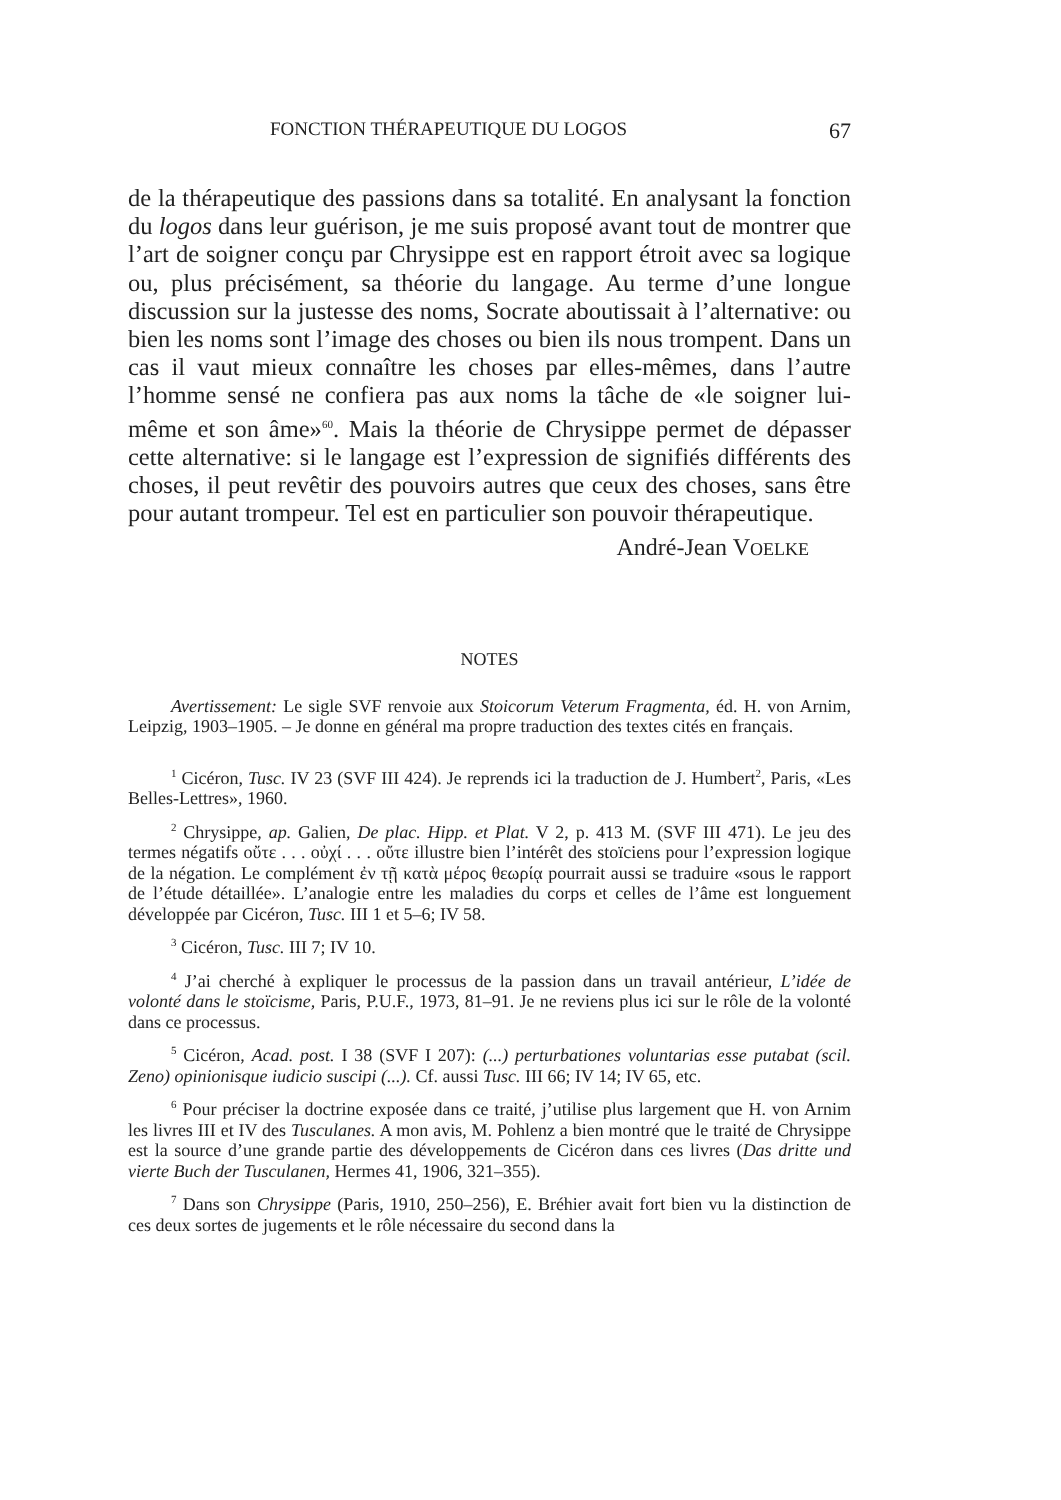FONCTION THÉRAPEUTIQUE DU LOGOS 67
de la thérapeutique des passions dans sa totalité. En analysant la fonction du logos dans leur guérison, je me suis proposé avant tout de montrer que l’art de soigner conçu par Chrysippe est en rapport étroit avec sa logique ou, plus précisément, sa théorie du langage. Au terme d’une longue discussion sur la justesse des noms, Socrate aboutissait à l’alternative: ou bien les noms sont l’image des choses ou bien ils nous trompent. Dans un cas il vaut mieux connaître les choses par elles-mêmes, dans l’autre l’homme sensé ne confiera pas aux noms la tâche de «le soigner lui-même et son âme»<sup>60</sup>. Mais la théorie de Chrysippe permet de dépasser cette alternative: si le langage est l’expression de signifiés différents des choses, il peut revêtir des pouvoirs autres que ceux des choses, sans être pour autant trompeur. Tel est en particulier son pouvoir thérapeutique.
André-Jean VOELKE
NOTES
Avertissement: Le sigle SVF renvoie aux Stoicorum Veterum Fragmenta, éd. H. von Arnim, Leipzig, 1903–1905. – Je donne en général ma propre traduction des textes cités en français.
<sup>1</sup> Cicéron, Tusc. IV 23 (SVF III 424). Je reprends ici la traduction de J. Humbert<sup>2</sup>, Paris, «Les Belles-Lettres», 1960.
<sup>2</sup> Chrysippe, ap. Galien, De plac. Hipp. et Plat. V 2, p. 413 M. (SVF III 471). Le jeu des termes négatifs οὔτε . . . οὐχί . . . οὔτε illustre bien l’intérêt des stoïciens pour l’expression logique de la négation. Le complément ἐν τῇ κατὰ μέρος θεωρίᾳ pourrait aussi se traduire «sous le rapport de l’étude détaillée». L’analogie entre les maladies du corps et celles de l’âme est longuement développée par Cicéron, Tusc. III 1 et 5–6; IV 58.
<sup>3</sup> Cicéron, Tusc. III 7; IV 10.
<sup>4</sup> J’ai cherché à expliquer le processus de la passion dans un travail antérieur, L’idée de volonté dans le stoïcisme, Paris, P.U.F., 1973, 81–91. Je ne reviens plus ici sur le rôle de la volonté dans ce processus.
<sup>5</sup> Cicéron, Acad. post. I 38 (SVF I 207): (...) perturbationes voluntarias esse putabat (scil. Zeno) opinionisque iudicio suscipi (...). Cf. aussi Tusc. III 66; IV 14; IV 65, etc.
<sup>6</sup> Pour préciser la doctrine exposée dans ce traité, j’utilise plus largement que H. von Arnim les livres III et IV des Tusculanes. A mon avis, M. Pohlenz a bien montré que le traité de Chrysippe est la source d’une grande partie des développements de Cicéron dans ces livres (Das dritte und vierte Buch der Tusculanen, Hermes 41, 1906, 321–355).
<sup>7</sup> Dans son Chrysippe (Paris, 1910, 250–256), E. Bréhier avait fort bien vu la distinction de ces deux sortes de jugements et le rôle nécessaire du second dans la